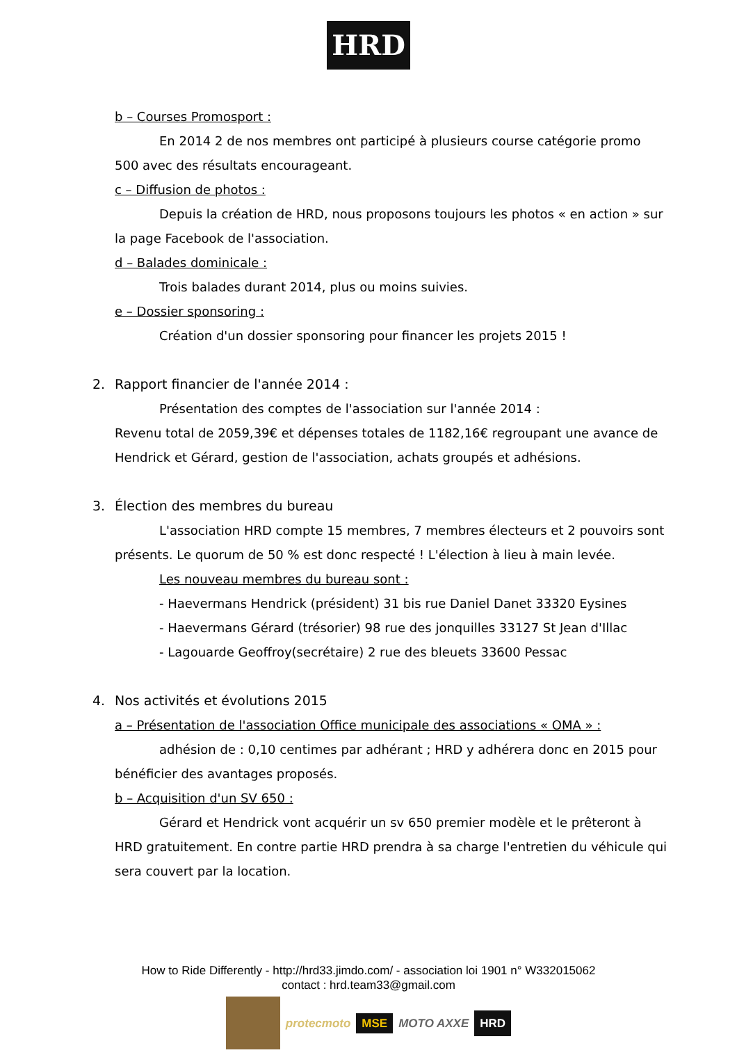HRD
b – Courses Promosport :
En 2014 2 de nos membres ont participé à plusieurs course catégorie promo 500 avec des résultats encourageant.
c – Diffusion de photos :
Depuis la création de HRD, nous proposons toujours les photos « en action » sur la page Facebook de l'association.
d – Balades dominicale :
Trois balades durant 2014, plus ou moins suivies.
e – Dossier sponsoring :
Création d'un dossier sponsoring pour financer les projets 2015 !
2. Rapport financier de l'année 2014 :
Présentation des comptes de l'association sur l'année 2014 :
Revenu total de 2059,39€ et dépenses totales de 1182,16€ regroupant une avance de Hendrick et Gérard, gestion de l'association, achats groupés et adhésions.
3. Élection des membres du bureau
L'association HRD compte 15 membres, 7 membres électeurs et 2 pouvoirs sont présents. Le quorum de 50 % est donc respecté ! L'élection à lieu à main levée.
Les nouveau membres du bureau sont :
- Haevermans Hendrick (président) 31 bis rue Daniel Danet 33320 Eysines
- Haevermans Gérard (trésorier) 98 rue des jonquilles 33127 St Jean d'Illac
- Lagouarde Geoffroy(secrétaire) 2 rue des bleuets 33600 Pessac
4. Nos activités et évolutions 2015
a – Présentation de l'association Office municipale des associations « OMA » :
adhésion de : 0,10 centimes par adhérant ; HRD y adhérera donc en 2015 pour bénéficier des avantages proposés.
b – Acquisition d'un SV 650 :
Gérard et Hendrick vont acquérir un sv 650 premier modèle et le prêteront à HRD gratuitement. En contre partie HRD prendra à sa charge l'entretien du véhicule qui sera couvert par la location.
How to Ride Differently - http://hrd33.jimdo.com/ - association loi 1901 n° W332015062
contact : hrd.team33@gmail.com
protecmoto
MSE
MOTO AXXE
HRD